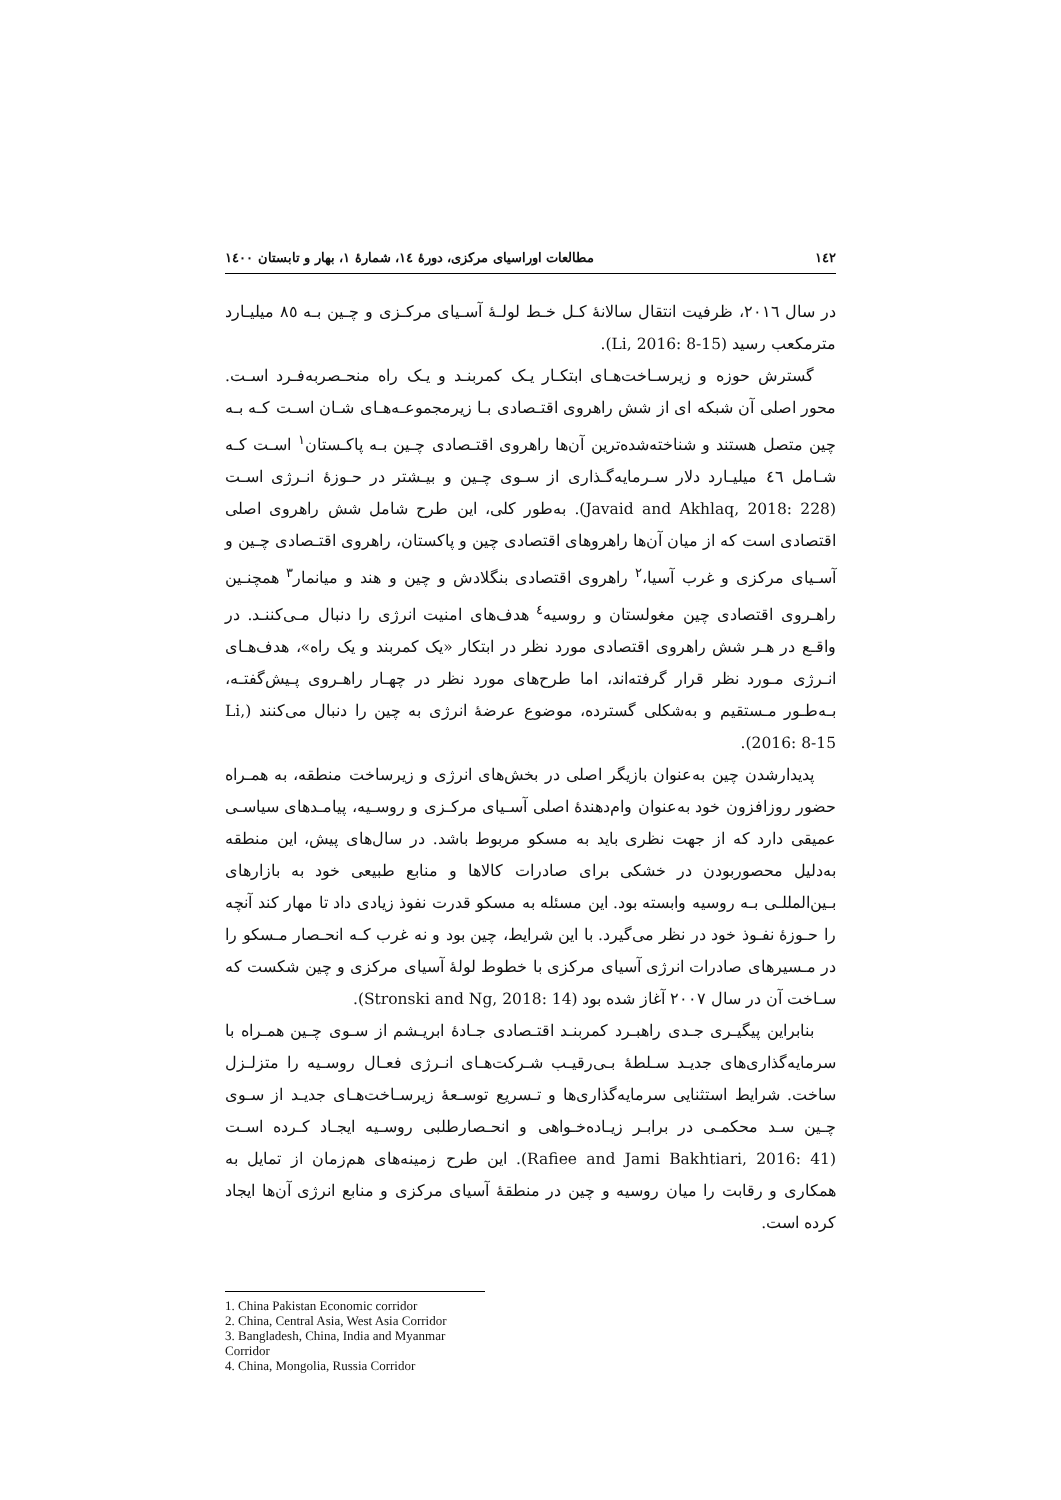١٤٢ مطالعات اوراسیای مرکزی، دورهٔ ١٤، شمارهٔ ١، بهار و تابستان ١٤٠٠
در سال ٢٠١٦، ظرفیت انتقال سالانهٔ کـل خـط لولـهٔ آسـیای مرکـزی و چـین بـه ٨٥ میلیـارد مترمکعب رسید (Li, 2016: 8-15).
گسترش حوزه و زیرسـاخت‌هـای ابتکـار یـک کمربنـد و یـک راه منحـصربه‌فـرد اسـت. محور اصلی آن شبکه ای از شش راهروی اقتـصادی بـا زیرمجموعـه‌هـای شـان اسـت کـه بـه چین متصل هستند و شناخته‌شده‌ترین آن‌ها راهروی اقتـصادی چـین بـه پاکـستان<sup>١</sup> اسـت کـه شـامل ٤٦ میلیـارد دلار سـرمایه‌گـذاری از سـوی چـین و بیـشتر در حـوزهٔ انـرژی اسـت (Javaid and Akhlaq, 2018: 228). به‌طور کلی، این طرح شامل شش راهروی اصلی اقتصادی است که از میان آن‌ها راهروهای اقتصادی چین و پاکستان، راهروی اقتـصادی چـین و آسـیای مرکزی و غرب آسیا،<sup>٢</sup> راهروی اقتصادی بنگلادش و چین و هند و میانمار<sup>٣</sup> همچنـین راهـروی اقتصادی چین مغولستان و روسیه<sup>٤</sup> هدف‌های امنیت انرژی را دنبال مـی‌کننـد. در واقـع در هـر شش راهروی اقتصادی مورد نظر در ابتکار «یک کمربند و یک راه»، هدف‌هـای انـرژی مـورد نظر قرار گرفته‌اند، اما طرح‌های مورد نظر در چهـار راهـروی پـیش‌گفتـه، بـه‌طـور مـستقیم و به‌شکلی گسترده، موضوع عرضهٔ انرژی به چین را دنبال می‌کنند (Li, 2016: 8-15).
پدیدارشدن چین به‌عنوان بازیگر اصلی در بخش‌های انرژی و زیرساخت منطقه، به همـراه حضور روزافزون خود به‌عنوان وام‌دهندهٔ اصلی آسـیای مرکـزی و روسـیه، پیامـدهای سیاسـی عمیقی دارد که از جهت نظری باید به مسکو مربوط باشد. در سال‌های پیش، این منطقه به‌دلیل محصوربودن در خشکی برای صادرات کالاها و منابع طبیعی خود به بازارهای بـین‌المللـی بـه روسیه وابسته بود. این مسئله به مسکو قدرت نفوذ زیادی داد تا مهار کند آنچه را حـوزهٔ نفـوذ خود در نظر می‌گیرد. با این شرایط، چین بود و نه غرب کـه انحـصار مـسکو را در مـسیرهای صادرات انرژی آسیای مرکزی با خطوط لولهٔ آسیای مرکزی و چین شکست که سـاخت آن در سال ٢٠٠٧ آغاز شده بود (Stronski and Ng, 2018: 14).
بنابراین پیگیـری جـدی راهبـرد کمربنـد اقتـصادی جـادهٔ ابریـشم از سـوی چـین همـراه با سرمایه‌گذاری‌های جدیـد سـلطهٔ بـی‌رقیـب شـرکت‌هـای انـرژی فعـال روسـیه را متزلـزل ساخت. شرایط استثنایی سرمایه‌گذاری‌ها و تـسریع توسـعهٔ زیرسـاخت‌هـای جدیـد از سـوی چـین سـد محکمـی در برابـر زیـاده‌خـواهی و انحـصارطلبی روسـیه ایجـاد کـرده اسـت (Rafiee and Jami Bakhtiari, 2016: 41). این طرح زمینه‌های هم‌زمان از تمایل به همکاری و رقابت را میان روسیه و چین در منطقهٔ آسیای مرکزی و منابع انرژی آن‌ها ایجاد کرده است.
1. China Pakistan Economic corridor
2. China, Central Asia, West Asia Corridor
3. Bangladesh, China, India and Myanmar Corridor
4. China, Mongolia, Russia Corridor